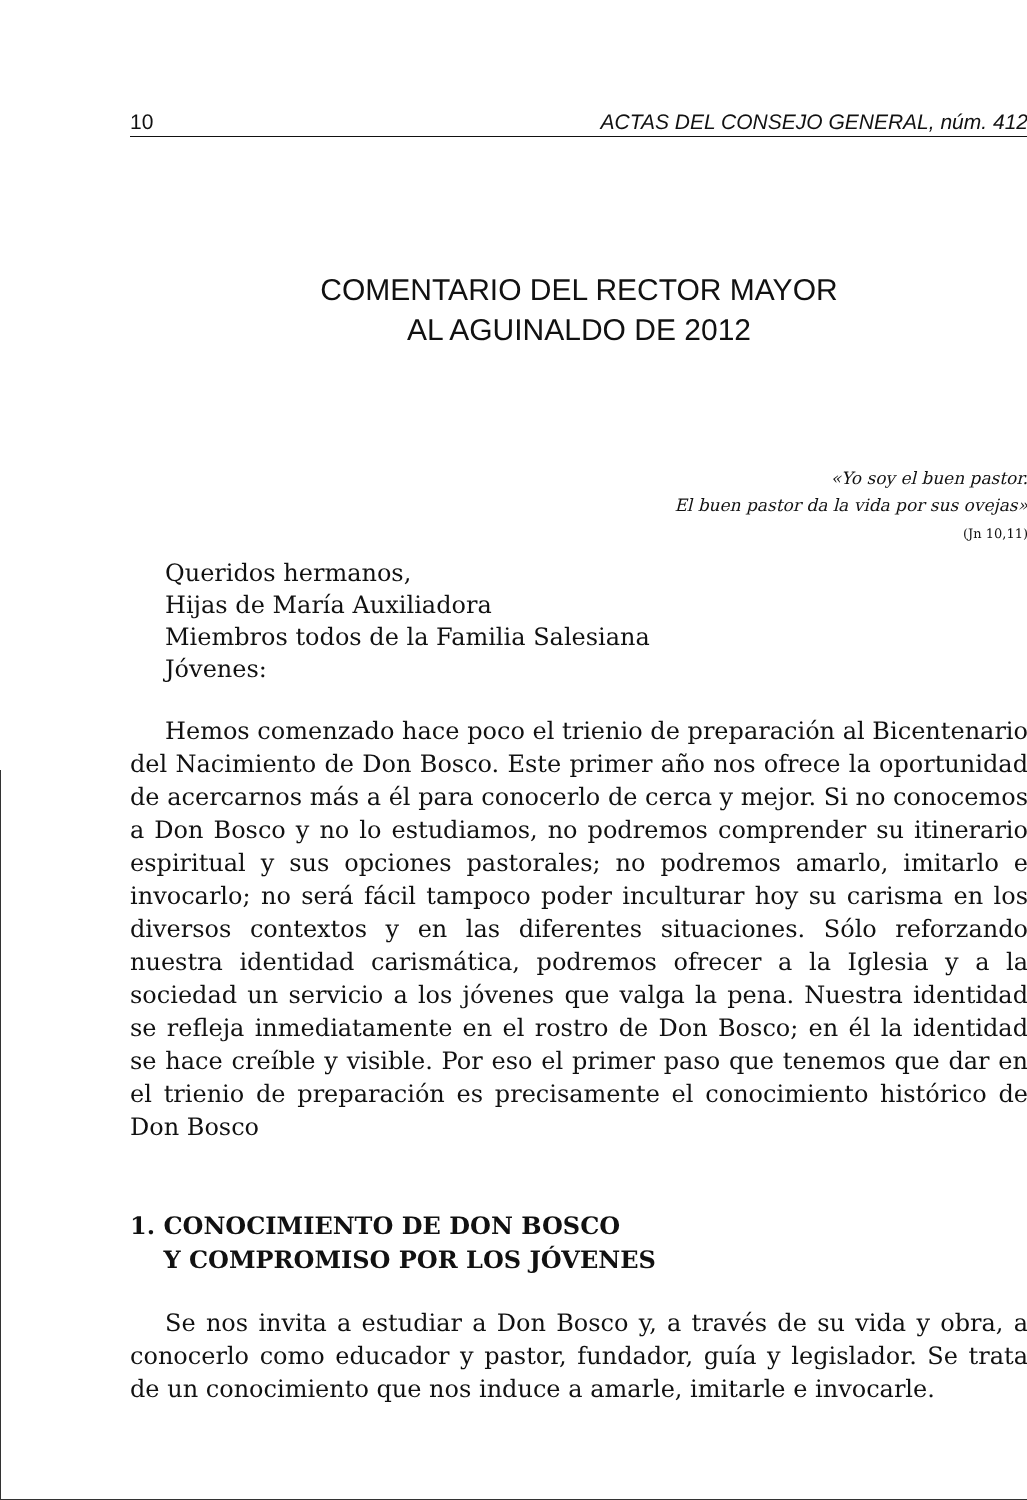10 ACTAS DEL CONSEJO GENERAL, núm. 412
COMENTARIO DEL RECTOR MAYOR
AL AGUINALDO DE 2012
«Yo soy el buen pastor.
El buen pastor da la vida por sus ovejas»
(Jn 10,11)
Queridos hermanos,
Hijas de María Auxiliadora
Miembros todos de la Familia Salesiana
Jóvenes:
Hemos comenzado hace poco el trienio de preparación al Bicentenario del Nacimiento de Don Bosco. Este primer año nos ofrece la oportunidad de acercarnos más a él para conocerlo de cerca y mejor. Si no conocemos a Don Bosco y no lo estudiamos, no podremos comprender su itinerario espiritual y sus opciones pastorales; no podremos amarlo, imitarlo e invocarlo; no será fácil tampoco poder inculturar hoy su carisma en los diversos contextos y en las diferentes situaciones. Sólo reforzando nuestra identidad carismática, podremos ofrecer a la Iglesia y a la sociedad un servicio a los jóvenes que valga la pena. Nuestra identidad se refleja inmediatamente en el rostro de Don Bosco; en él la identidad se hace creíble y visible. Por eso el primer paso que tenemos que dar en el trienio de preparación es precisamente el conocimiento histórico de Don Bosco
1. CONOCIMIENTO DE DON BOSCO
Y COMPROMISO POR LOS JÓVENES
Se nos invita a estudiar a Don Bosco y, a través de su vida y obra, a conocerlo como educador y pastor, fundador, guía y legislador. Se trata de un conocimiento que nos induce a amarle, imitarle e invocarle.